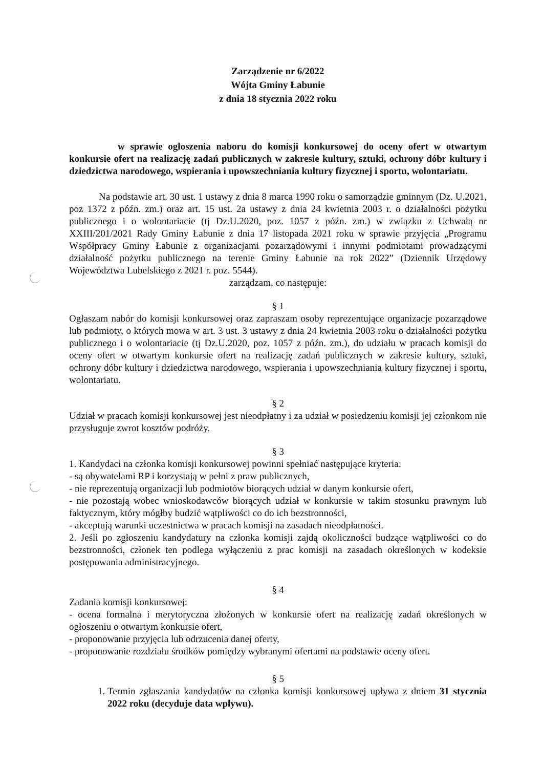Zarządzenie nr 6/2022
Wójta Gminy Łabunie
z dnia 18 stycznia 2022 roku
w sprawie ogłoszenia naboru do komisji konkursowej do oceny ofert w otwartym konkursie ofert na realizację zadań publicznych w zakresie kultury, sztuki, ochrony dóbr kultury i dziedzictwa narodowego, wspierania i upowszechniania kultury fizycznej i sportu, wolontariatu.
Na podstawie art. 30 ust. 1 ustawy z dnia 8 marca 1990 roku o samorządzie gminnym (Dz. U.2021, poz 1372 z późn. zm.) oraz art. 15 ust. 2a ustawy z dnia 24 kwietnia 2003 r. o działalności pożytku publicznego i o wolontariacie (tj Dz.U.2020, poz. 1057 z późn. zm.) w związku z Uchwałą nr XXIII/201/2021 Rady Gminy Łabunie z dnia 17 listopada 2021 roku w sprawie przyjęcia „Programu Współpracy Gminy Łabunie z organizacjami pozarządowymi i innymi podmiotami prowadzącymi działalność pożytku publicznego na terenie Gminy Łabunie na rok 2022” (Dziennik Urzędowy Województwa Lubelskiego z 2021 r. poz. 5544).
zarządzam, co następuje:
§ 1
Ogłaszam nabór do komisji konkursowej oraz zapraszam osoby reprezentujące organizacje pozarządowe lub podmioty, o których mowa w art. 3 ust. 3 ustawy z dnia 24 kwietnia 2003 roku o działalności pożytku publicznego i o wolontariacie (tj Dz.U.2020, poz. 1057 z późn. zm.), do udziału w pracach komisji do oceny ofert w otwartym konkursie ofert na realizację zadań publicznych w zakresie kultury, sztuki, ochrony dóbr kultury i dziedzictwa narodowego, wspierania i upowszechniania kultury fizycznej i sportu, wolontariatu.
§ 2
Udział w pracach komisji konkursowej jest nieodpłatny i za udział w posiedzeniu komisji jej członkom nie przysługuje zwrot kosztów podróży.
§ 3
1. Kandydaci na członka komisji konkursowej powinni spełniać następujące kryteria:
- są obywatelami RP i korzystają w pełni z praw publicznych,
- nie reprezentują organizacji lub podmiotów biorących udział w danym konkursie ofert,
- nie pozostają wobec wnioskodawców biorących udział w konkursie w takim stosunku prawnym lub faktycznym, który mógłby budzić wątpliwości co do ich bezstronności,
- akceptują warunki uczestnictwa w pracach komisji na zasadach nieodpłatności.
2. Jeśli po zgłoszeniu kandydatury na członka komisji zajdą okoliczności budzące wątpliwości co do bezstronności, członek ten podlega wyłączeniu z prac komisji na zasadach określonych w kodeksie postępowania administracyjnego.
§ 4
Zadania komisji konkursowej:
- ocena formalna i merytoryczna złożonych w konkursie ofert na realizację zadań określonych w ogłoszeniu o otwartym konkursie ofert,
- proponowanie przyjęcia lub odrzucenia danej oferty,
- proponowanie rozdziału środków pomiędzy wybranymi ofertami na podstawie oceny ofert.
§ 5
1. Termin zgłaszania kandydatów na członka komisji konkursowej upływa z dniem 31 stycznia 2022 roku (decyduje data wpływu).